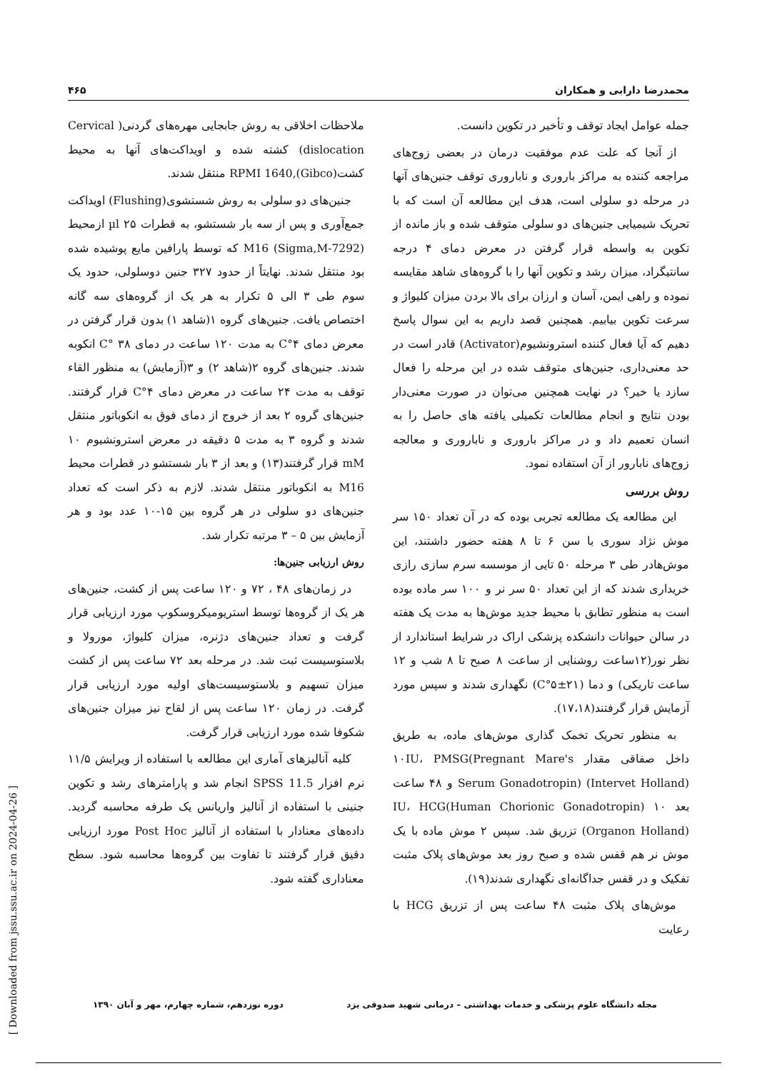۴۶۵ محمدرضا دارابی و همکاران
جمله عوامل ایجاد توقف و تأخیر در تکوین دانست.
از آنجا که علت عدم موفقیت درمان در بعضی زوج‌های مراجعه کننده به مراکز باروری و ناباروری توقف جنین‌های آنها در مرحله دو سلولی است، هدف این مطالعه آن است که با تحریک شیمیایی جنین‌های دو سلولی متوقف شده و باز مانده از تکوین به واسطه قرار گرفتن در معرض دمای ۴ درجه سانتیگراد، میزان رشد و تکوین آنها را با گروه‌های شاهد مقایسه نموده و راهی ایمن، آسان و ارزان برای بالا بردن میزان کلیواژ و سرعت تکوین بیابیم. همچنین قصد داریم به این سوال پاسخ دهیم که آیا فعال کننده استرونشیوم(Activator) قادر است در حد معنی‌داری، جنین‌های متوقف شده در این مرحله را فعال سازد یا خیر؟ در نهایت همچنین می‌توان در صورت معنی‌دار بودن نتایج و انجام مطالعات تکمیلی یافته های حاصل را به انسان تعمیم داد و در مراکز باروری و ناباروری و معالجه زوج‌های نابارور از آن استفاده نمود.
روش بررسی
این مطالعه یک مطالعه تجربی بوده که در آن تعداد ۱۵۰ سر موش نژاد سوری با سن ۶ تا ۸ هفته حضور داشتند، این موش‌هادر طی ۳ مرحله ۵۰ تایی از موسسه سرم سازی رازی خریداری شدند که از این تعداد ۵۰ سر نر و ۱۰۰ سر ماده بوده است به منظور تطابق با محیط جدید موش‌ها به مدت یک هفته در سالن حیوانات دانشکده پزشکی اراک در شرایط استاندارد از نظر نور(۱۲ساعت روشنایی از ساعت ۸ صبح تا ۸ شب و ۱۲ ساعت تاریکی) و دما (۲۱±۵°C) نگهداری شدند و سپس مورد آزمایش قرار گرفتند(۱۷،۱۸).
به منظور تحریک تخمک گذاری موش‌های ماده، به طریق داخل صفاقی مقدار ۱۰IU، PMSG(Pregnant Mare's Serum Gonadotropin) (Intervet Holland) و ۴۸ ساعت بعد ۱۰ IU، HCG(Human Chorionic Gonadotropin) (Organon Holland) تزریق شد. سپس ۲ موش ماده با یک موش نر هم قفس شده و صبح روز بعد موش‌های پلاک مثبت تفکیک و در قفس جداگانه‌ای نگهداری شدند(۱۹).
موش‌های پلاک مثبت ۴۸ ساعت پس از تزریق HCG با رعایت
ملاحظات اخلاقی به روش جابجایی مهره‌های گردنی( Cervical dislocation) کشته شده و اویداکت‌های آنها به محیط کشت(Gibco),RPMI 1640 منتقل شدند.
جنین‌های دو سلولی به روش شستشوی(Flushing) اویداکت جمع‌آوری و پس از سه بار شستشو، به قطرات ۲۵ µl ازمحیط M16 (Sigma,M-7292) که توسط پارافین مایع پوشیده شده بود منتقل شدند. نهایتاً از حدود ۳۲۷ جنین دوسلولی، حدود یک سوم طی ۳ الی ۵ تکرار به هر یک از گروه‌های سه گانه اختصاص یافت. جنین‌های گروه ۱(شاهد ۱) بدون قرار گرفتن در معرض دمای ۴°C به مدت ۱۲۰ ساعت در دمای ۳۸ °C انکوبه شدند. جنین‌های گروه ۲(شاهد ۲) و ۳(آزمایش) به منظور القاء توقف به مدت ۲۴ ساعت در معرض دمای ۴°C قرار گرفتند. جنین‌های گروه ۲ بعد از خروج از دمای فوق به انکوباتور منتقل شدند و گروه ۳ به مدت ۵ دقیقه در معرض استرونشیوم ۱۰ mM قرار گرفتند(۱۳) و بعد از ۳ بار شستشو در قطرات محیط M16 به انکوباتور منتقل شدند. لازم به ذکر است که تعداد جنین‌های دو سلولی در هر گروه بین ۱۵-۱۰ عدد بود و هر آزمایش بین ۵ – ۳ مرتبه تکرار شد.
روش ارزیابی جنین‌ها:
در زمان‌های ۴۸ ، ۷۲ و ۱۲۰ ساعت پس از کشت، جنین‌های هر یک از گروه‌ها توسط استریومیکروسکوپ مورد ارزیابی قرار گرفت و تعداد جنین‌های دژنره، میزان کلیواژ، مورولا و بلاستوسیست ثبت شد. در مرحله بعد ۷۲ ساعت پس از کشت میزان تسهیم و بلاستوسیست‌های اولیه مورد ارزیابی قرار گرفت. در زمان ۱۲۰ ساعت پس از لقاح نیز میزان جنین‌های شکوفا شده مورد ارزیابی قرار گرفت.
کلیه آنالیزهای آماری این مطالعه با استفاده از ویرایش ۱۱/۵ نرم افزار SPSS 11.5 انجام شد و پارامترهای رشد و تکوین جنینی با استفاده از آنالیز واریانس یک طرفه محاسبه گردید. داده‌های معنادار با استفاده از آنالیز Post Hoc مورد ارزیابی دقیق قرار گرفتند تا تفاوت بین گروه‌ها محاسبه شود. سطح معناداری گفته شود.
[ Downloaded from jssu.ssu.ac.ir on 2024-04-26 ]
مجله دانشگاه علوم پزشکی و خدمات بهداشتی – درمانی شهید صدوقی یزد دوره نوزدهم، شماره چهارم، مهر و آبان ۱۳۹۰